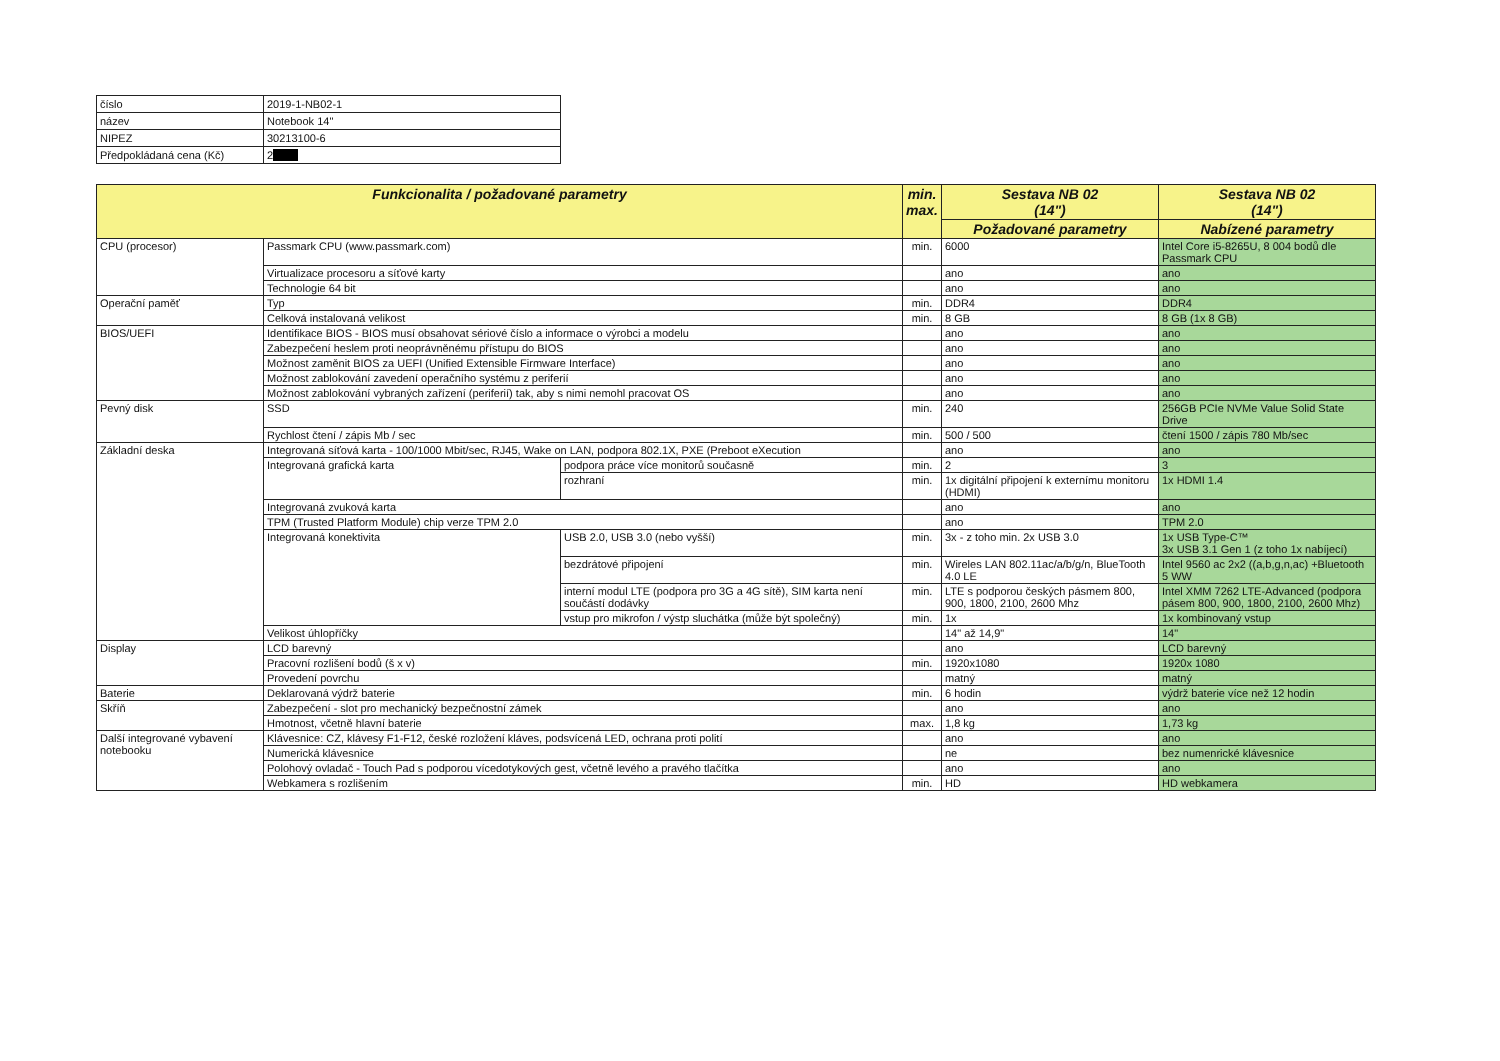| číslo | 2019-1-NB02-1 |
| název | Notebook 14" |
| NIPEZ | 30213100-6 |
| Předpokládaná cena (Kč) | 2 |
| Funkcionalita / požadované parametry | | | min. max. | Sestava NB 02 (14") | Sestava NB 02 (14") |
| --- | --- | --- | --- | --- | --- |
| | | | | Požadované parametry | Nabízené parametry |
| CPU (procesor) | Passmark CPU (www.passmark.com) | | min. | 6000 | Intel Core i5-8265U, 8 004 bodů dle Passmark CPU |
| | Virtualizace procesoru a síťové karty | | | ano | ano |
| | Technologie 64 bit | | | ano | ano |
| Operační paměť | Typ | | min. | DDR4 | DDR4 |
| | Celková instalovaná velikost | | min. | 8 GB | 8 GB (1x 8 GB) |
| BIOS/UEFI | Identifikace BIOS - BIOS musí obsahovat sériové číslo a informace o výrobci a modelu | | | ano | ano |
| | Zabezpečení heslem proti neoprávněnému přístupu do BIOS | | | ano | ano |
| | Možnost zaměnit BIOS za UEFI (Unified Extensible Firmware Interface) | | | ano | ano |
| | Možnost zablokování zavedení operačního systému z periferií | | | ano | ano |
| | Možnost zablokování vybraných zařízení (periferií) tak, aby s nimi nemohl pracovat OS | | | ano | ano |
| Pevný disk | SSD | | min. | 240 | 256GB PCIe NVMe Value Solid State Drive |
| | Rychlost čtení / zápis Mb / sec | | min. | 500 / 500 | čtení 1500 / zápis 780 Mb/sec |
| Základní deska | Integrovaná síťová karta - 100/1000 Mbit/sec, RJ45, Wake on LAN, podpora 802.1X, PXE (Preboot eXecution | | | ano | ano |
| | Integrovaná grafická karta | podpora práce více monitorů současně | min. | 2 | 3 |
| | | rozhraní | min. | 1x digitální připojení k externímu monitoru (HDMI) | 1x HDMI 1.4 |
| | Integrovaná zvuková karta | | | ano | ano |
| | TPM (Trusted Platform Module) chip verze TPM 2.0 | | | ano | TPM 2.0 |
| | Integrovaná konektivita | USB 2.0, USB 3.0 (nebo vyšší) | min. | 3x - z toho min. 2x USB 3.0 | 1x USB Type-C™ 3x USB 3.1 Gen 1 (z toho 1x nabíjecí) |
| | | bezdrátové připojení | min. | Wireles LAN 802.11ac/a/b/g/n, BlueTooth 4.0 LE | Intel 9560 ac 2x2 ((a,b,g,n,ac) +Bluetooth 5 WW |
| | | interní modul LTE (podpora pro 3G a 4G sítě), SIM karta není součástí dodávky | min. | LTE s podporou českých pásmem 800, 900, 1800, 2100, 2600 Mhz | Intel XMM 7262 LTE-Advanced (podpora pásem 800, 900, 1800, 2100, 2600 Mhz) |
| | | vstup pro mikrofon / výstp sluchátka (může být společný) | min. | 1x | 1x kombinovaný vstup |
| | Velikost úhlopříčky | | | 14" až 14,9" | 14" |
| Display | LCD barevný | | | ano | LCD barevný |
| | Pracovní rozlišení bodů (š x v) | | min. | 1920x1080 | 1920x 1080 |
| | Provedení povrchu | | | matný | matný |
| Baterie | Deklarovaná výdrž baterie | | min. | 6 hodin | výdrž baterie více než 12 hodin |
| Skříň | Zabezpečení - slot pro mechanický bezpečnostní zámek | | | ano | ano |
| | Hmotnost, včetně hlavní baterie | | max. | 1,8 kg | 1,73 kg |
| Další integrované vybavení notebooku | Klávesnice: CZ, klávesy F1-F12, české rozložení kláves, podsvícená LED, ochrana proti polití | | | ano | ano |
| | Numerická klávesnice | | | ne | bez numenrické klávesnice |
| | Polohový ovladač - Touch Pad s podporou vícedotykových gest, včetně levého a pravého tlačítka | | | ano | ano |
| | Webkamera s rozlišením | | min. | HD | HD webkamera |